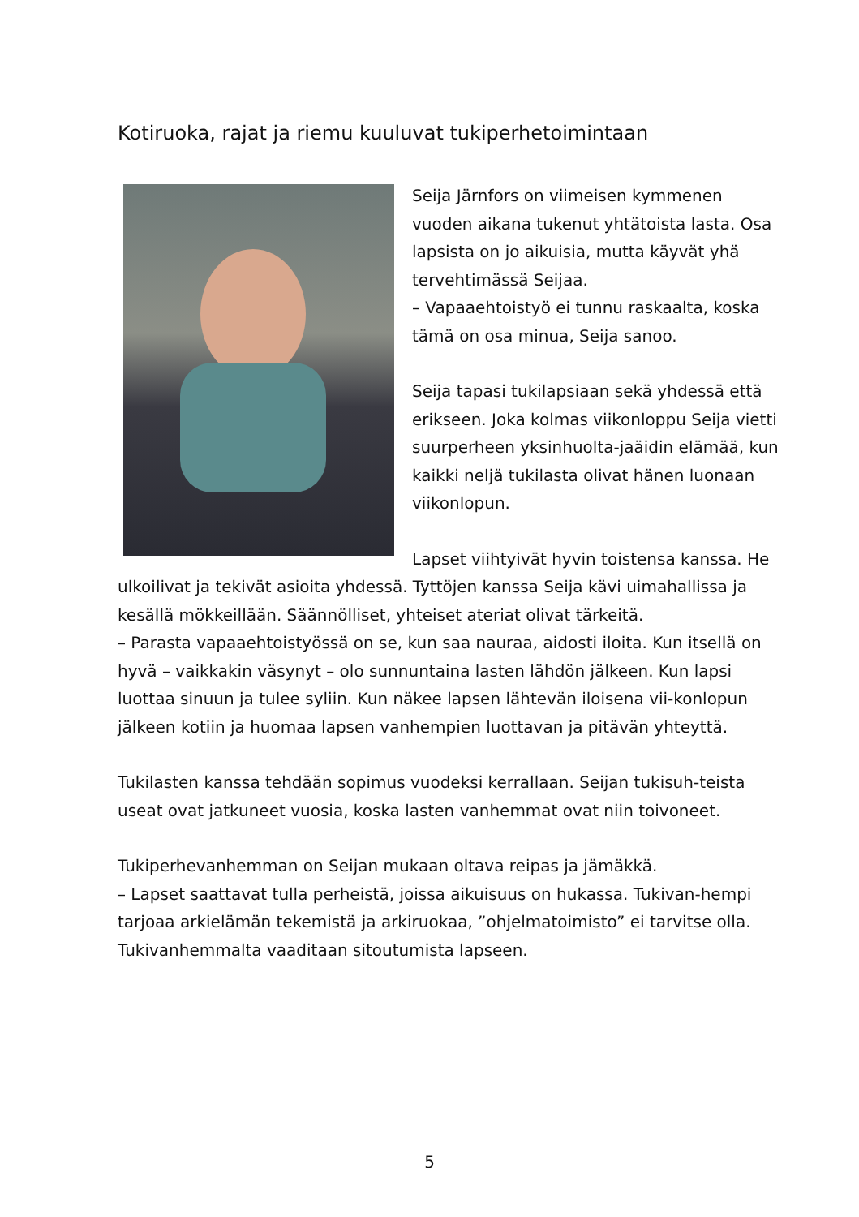Kotiruoka, rajat ja riemu kuuluvat tukiperhetoimintaan
Seija Järnfors on viimeisen kymmenen vuoden aikana tukenut yhtätoista lasta. Osa lapsista on jo aikuisia, mutta käyvät yhä tervehtimässä Seijaa.
– Vapaaehtoistyö ei tunnu raskaalta, koska tämä on osa minua, Seija sanoo.
Seija tapasi tukilapsiaan sekä yhdessä että erikseen. Joka kolmas viikonloppu Seija vietti suurperheen yksinhuolta-jaäidin elämää, kun kaikki neljä tukilasta olivat hänen luonaan viikonlopun.
Lapset viihtyivät hyvin toistensa kanssa. He ulkoilivat ja tekivät asioita yhdessä. Tyttöjen kanssa Seija kävi uimahallissa ja kesällä mökkeillään. Säännölliset, yhteiset ateriat olivat tärkeitä.
– Parasta vapaaehtoistyössä on se, kun saa nauraa, aidosti iloita. Kun itsellä on hyvä – vaikkakin väsynyt – olo sunnuntaina lasten lähdön jälkeen. Kun lapsi luottaa sinuun ja tulee syliin. Kun näkee lapsen lähtevän iloisena vii-konlopun jälkeen kotiin ja huomaa lapsen vanhempien luottavan ja pitävän yhteyttä.
Tukilasten kanssa tehdään sopimus vuodeksi kerrallaan. Seijan tukisuh-teista useat ovat jatkuneet vuosia, koska lasten vanhemmat ovat niin toivoneet.
Tukiperhevanhemman on Seijan mukaan oltava reipas ja jämäkkä.
– Lapset saattavat tulla perheistä, joissa aikuisuus on hukassa. Tukivan-hempi tarjoaa arkielämän tekemistä ja arkiruokaa, ”ohjelmatoimisto” ei tarvitse olla. Tukivanhemmalta vaaditaan sitoutumista lapseen.
5